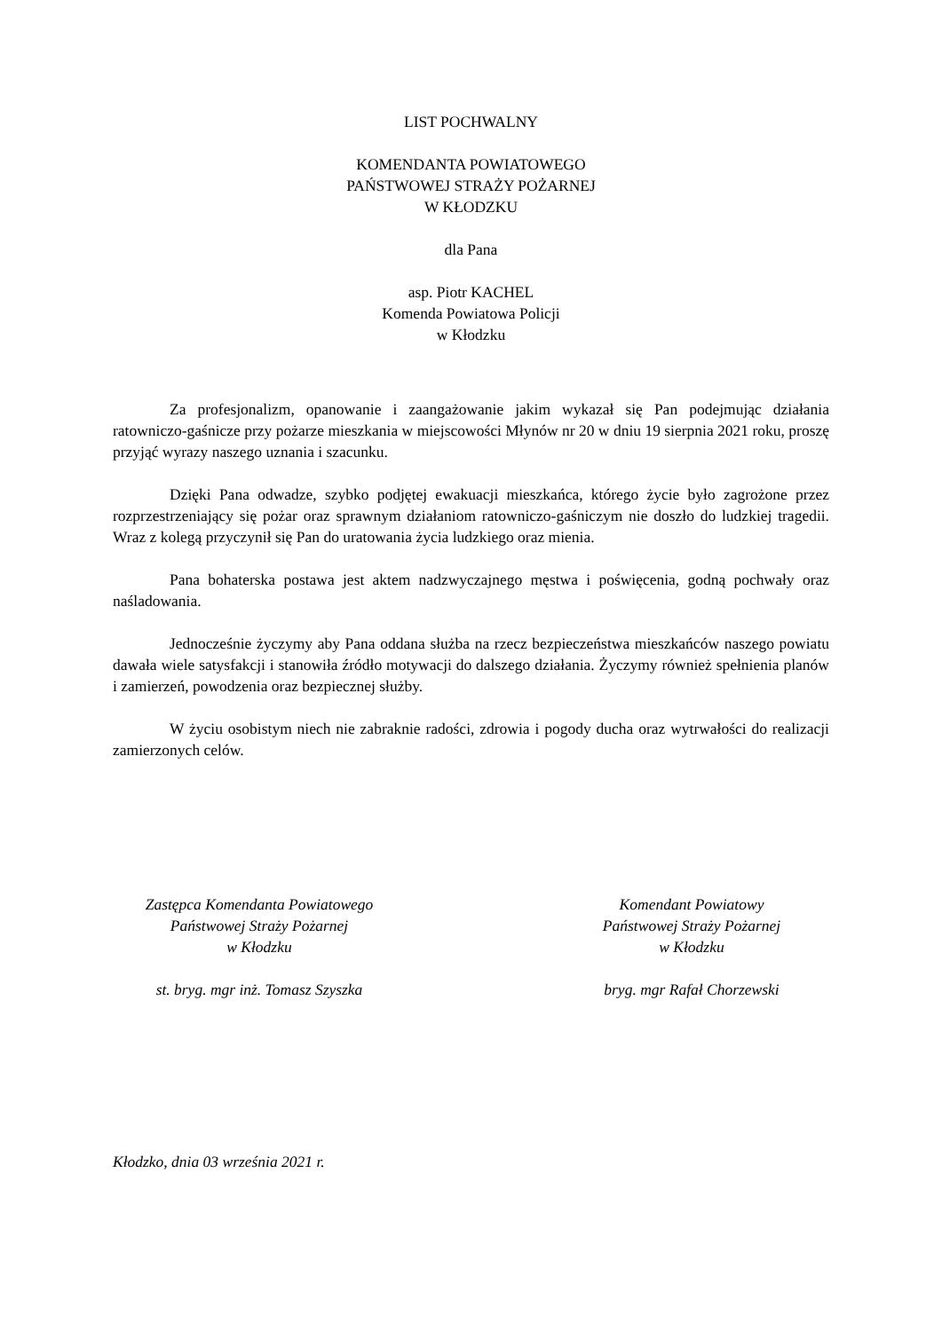LIST POCHWALNY
KOMENDANTA POWIATOWEGO
PAŃSTWOWEJ STRAŻY POŻARNEJ
W KŁODZKU
dla Pana
asp. Piotr KACHEL
Komenda Powiatowa Policji
w Kłodzku
Za profesjonalizm, opanowanie i zaangażowanie jakim wykazał się Pan podejmując działania ratowniczo-gaśnicze przy pożarze mieszkania w miejscowości Młynów nr 20 w dniu 19 sierpnia 2021 roku, proszę przyjąć wyrazy naszego uznania i szacunku.
Dzięki Pana odwadze, szybko podjętej ewakuacji mieszkańca, którego życie było zagrożone przez rozprzestrzeniający się pożar oraz sprawnym działaniom ratowniczo-gaśniczym nie doszło do ludzkiej tragedii. Wraz z kolegą przyczynił się Pan do uratowania życia ludzkiego oraz mienia.
Pana bohaterska postawa jest aktem nadzwyczajnego męstwa i poświęcenia, godną pochwały oraz naśladowania.
Jednocześnie życzymy aby Pana oddana służba na rzecz bezpieczeństwa mieszkańców naszego powiatu dawała wiele satysfakcji i stanowiła źródło motywacji do dalszego działania. Życzymy również spełnienia planów i zamierzeń, powodzenia oraz bezpiecznej służby.
W życiu osobistym niech nie zabraknie radości, zdrowia i pogody ducha oraz wytrwałości do realizacji zamierzonych celów.
Zastępca Komendanta Powiatowego
Państwowej Straży Pożarnej
w Kłodzku
st. bryg. mgr inż. Tomasz Szyszka
Komendant Powiatowy
Państwowej Straży Pożarnej
w Kłodzku
bryg. mgr Rafał Chorzewski
Kłodzko, dnia 03 września 2021 r.